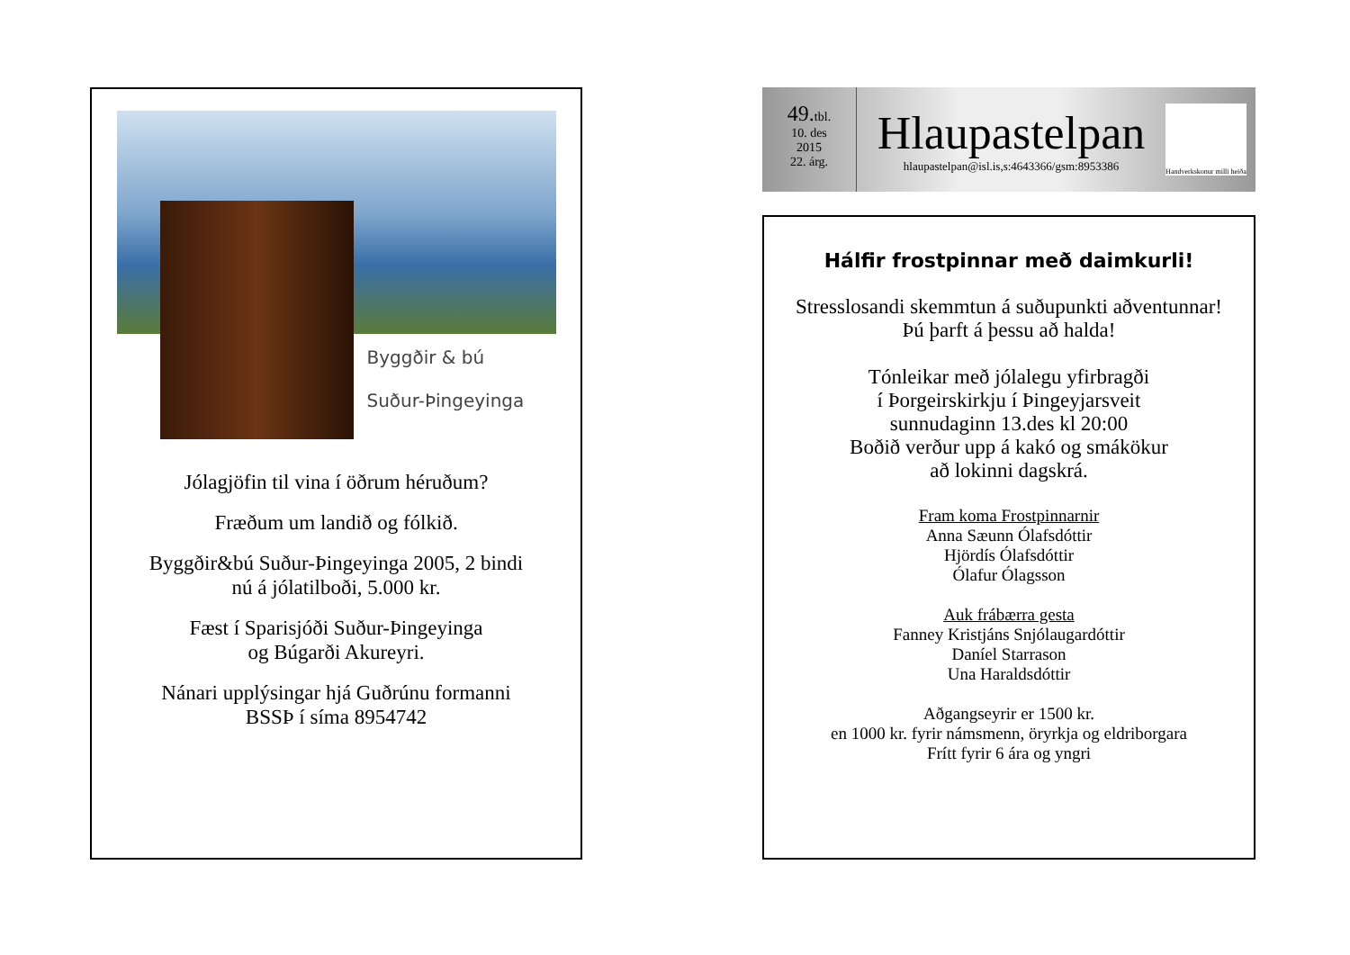Byggðir & bú
Suður-Þingeyinga
Jólagjöfin til vina í öðrum héruðum?
Fræðum um landið og fólkið.
Byggðir&bú Suður-Þingeyinga 2005, 2 bindi
nú á jólatilboði, 5.000 kr.
Fæst í Sparisjóði Suður-Þingeyinga
og Búgarði Akureyri.
Nánari upplýsingar hjá Guðrúnu formanni
BSSÞ í síma 8954742
49. tbl.
10. des
2015
22. árg.
Hlaupastelpan
hlaupastelpan@isl.is,s:4643366/gsm:8953386
Handverkskonur milli heiða
Hálfir frostpinnar með daimkurli!
Stresslosandi skemmtun á suðupunkti aðventunnar!
Þú þarft á þessu að halda!
Tónleikar með jólalegu yfirbragði
í Þorgeirskirkju í Þingeyjarsveit
sunnudaginn 13.des kl 20:00
Boðið verður upp á kakó og smákökur
að lokinni dagskrá.
Fram koma Frostpinnarnir
Anna Sæunn Ólafsdóttir
Hjördís Ólafsdóttir
Ólafur Ólagsson
Auk frábærra gesta
Fanney Kristjáns Snjólaugardóttir
Daníel Starrason
Una Haraldsdóttir
Aðgangseyrir er 1500 kr.
en 1000 kr. fyrir námsmenn, öryrkja og eldriborgara
Frítt fyrir 6 ára og yngri